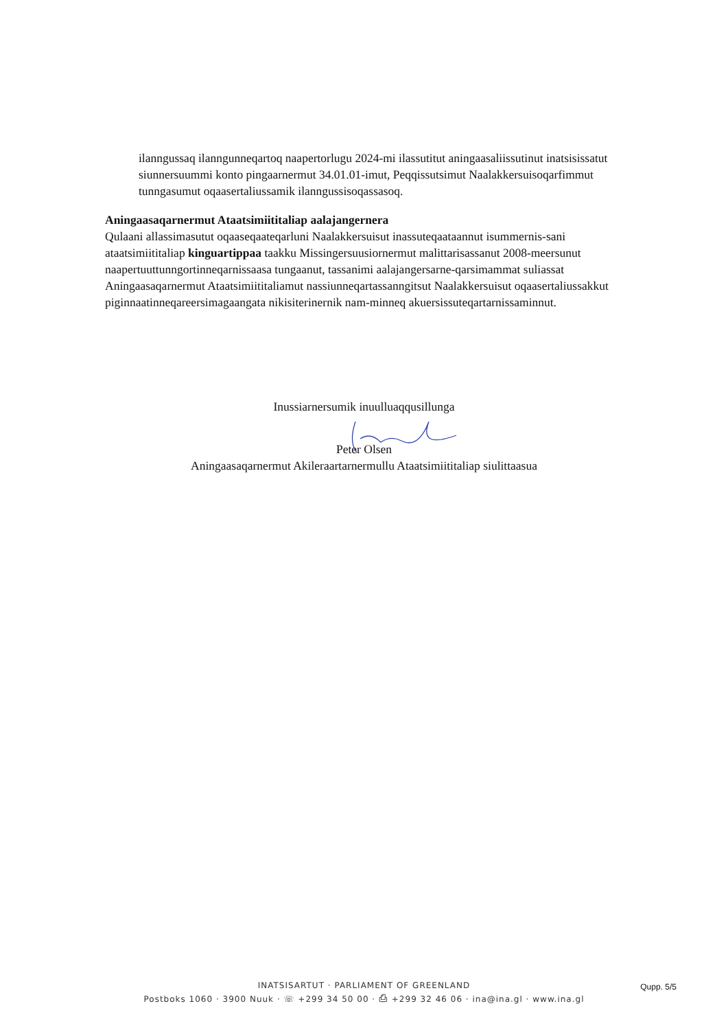ilanngussaq ilanngunneqartoq naapertorlugu 2024-mi ilassutitut aningaasaliissutinut inatsisissatut siunnersuummi konto pingaarnermut 34.01.01-imut, Peqqissutsimut Naalakkersuisoqarfimmut tunngasumut oqaasertaliussamik ilanngussisoqassasoq.
Aningaasaqarnermut Ataatsimiititaliap aalajangernera
Qulaani allassimasutut oqaaseqaateqarluni Naalakkersuisut inassuteqaataannut isummernis-sani ataatsimiititaliap kinguartippaa taakku Missingersuusiornermut malittarisassanut 2008-meersunut naapertuuttunngortinneqarnissaasa tungaanut, tassanimi aalajangersarne-qarsimammat suliassat Aningaasaqarnermut Ataatsimiititaliamut nassiunneqartassanngitsut Naalakkersuisut oqaasertaliussakkut piginnaatinneqareersimagaangata nikisiterinernik nam-minneq akuersissuteqartarnissaminnut.
Inussiarnersumik inuulluaqqusillunga
Peter Olsen
Aningaasaqarnermut Akileraartarnermullu Ataatsimiititaliap siulittaasua
INATSISARTUT · PARLIAMENT OF GREENLAND
Postboks 1060 · 3900 Nuuk · ☏ +299 34 50 00 · ⎙ +299 32 46 06 · ina@ina.gl · www.ina.gl
Qupp. 5/5